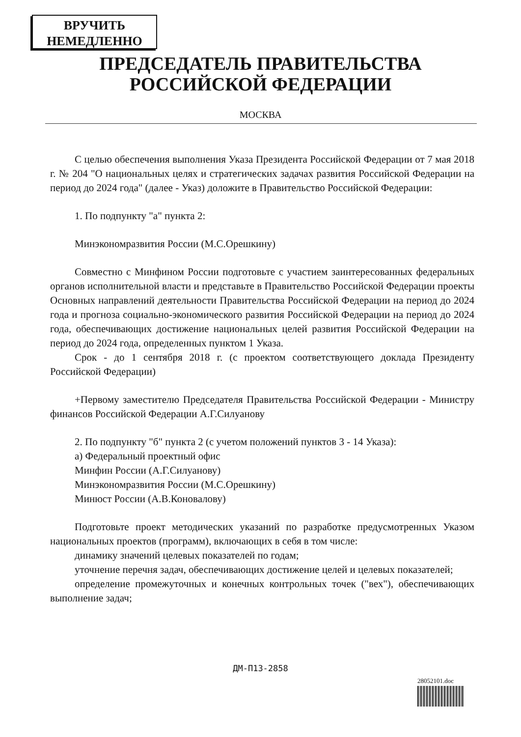ВРУЧИТЬ
НЕМЕДЛЕННО
ПРЕДСЕДАТЕЛЬ ПРАВИТЕЛЬСТВА
РОССИЙСКОЙ ФЕДЕРАЦИИ
МОСКВА
С целью обеспечения выполнения Указа Президента Российской Федерации от 7 мая 2018 г. № 204 "О национальных целях и стратегических задачах развития Российской Федерации на период до 2024 года" (далее - Указ) доложите в Правительство Российской Федерации:
1. По подпункту "а" пункта 2:
Минэкономразвития России (М.С.Орешкину)
Совместно с Минфином России подготовьте с участием заинтересованных федеральных органов исполнительной власти и представьте в Правительство Российской Федерации проекты Основных направлений деятельности Правительства Российской Федерации на период до 2024 года и прогноза социально-экономического развития Российской Федерации на период до 2024 года, обеспечивающих достижение национальных целей развития Российской Федерации на период до 2024 года, определенных пунктом 1 Указа.
Срок - до 1 сентября 2018 г. (с проектом соответствующего доклада Президенту Российской Федерации)
+Первому заместителю Председателя Правительства Российской Федерации - Министру финансов Российской Федерации А.Г.Силуанову
2. По подпункту "б" пункта 2 (с учетом положений пунктов 3 - 14 Указа):
а) Федеральный проектный офис
Минфин России (А.Г.Силуанову)
Минэкономразвития России (М.С.Орешкину)
Минюст России (А.В.Коновалову)
Подготовьте проект методических указаний по разработке предусмотренных Указом национальных проектов (программ), включающих в себя в том числе:
динамику значений целевых показателей по годам;
уточнение перечня задач, обеспечивающих достижение целей и целевых показателей;
определение промежуточных и конечных контрольных точек ("вех"), обеспечивающих выполнение задач;
ДМ-П13-2858
28052101.doc